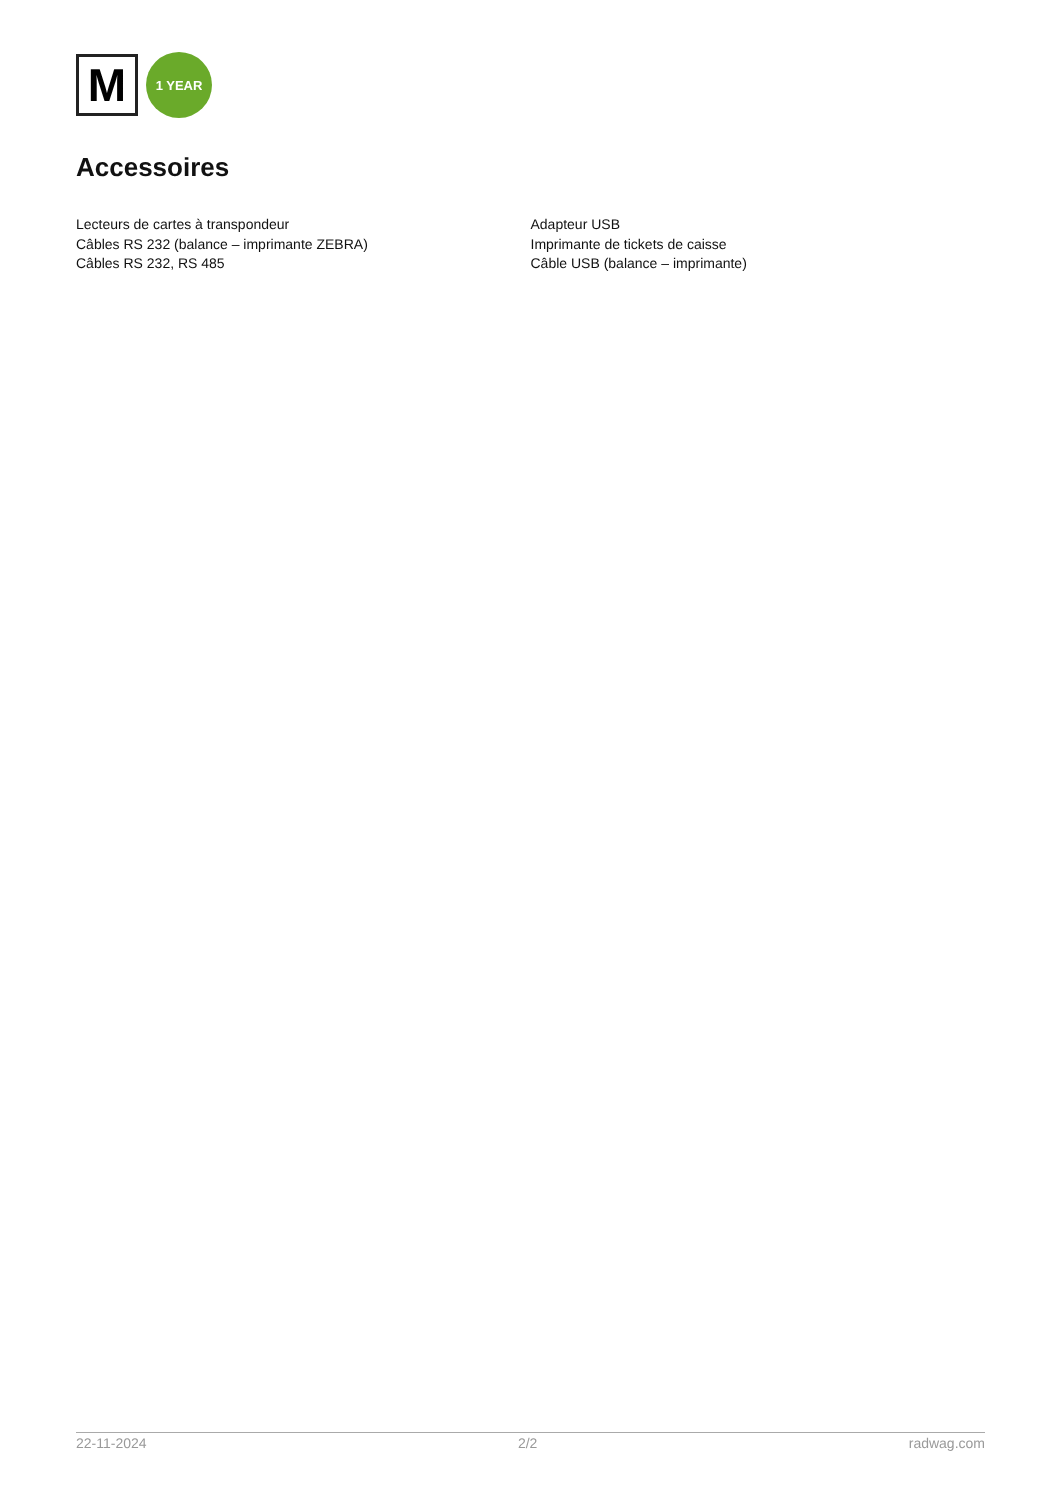M
1 YEAR
Accessoires
Lecteurs de cartes à transpondeur
Câbles RS 232 (balance – imprimante ZEBRA)
Câbles RS 232, RS 485
Adapteur USB
Imprimante de tickets de caisse
Câble USB (balance – imprimante)
22-11-2024 2/2 radwag.com